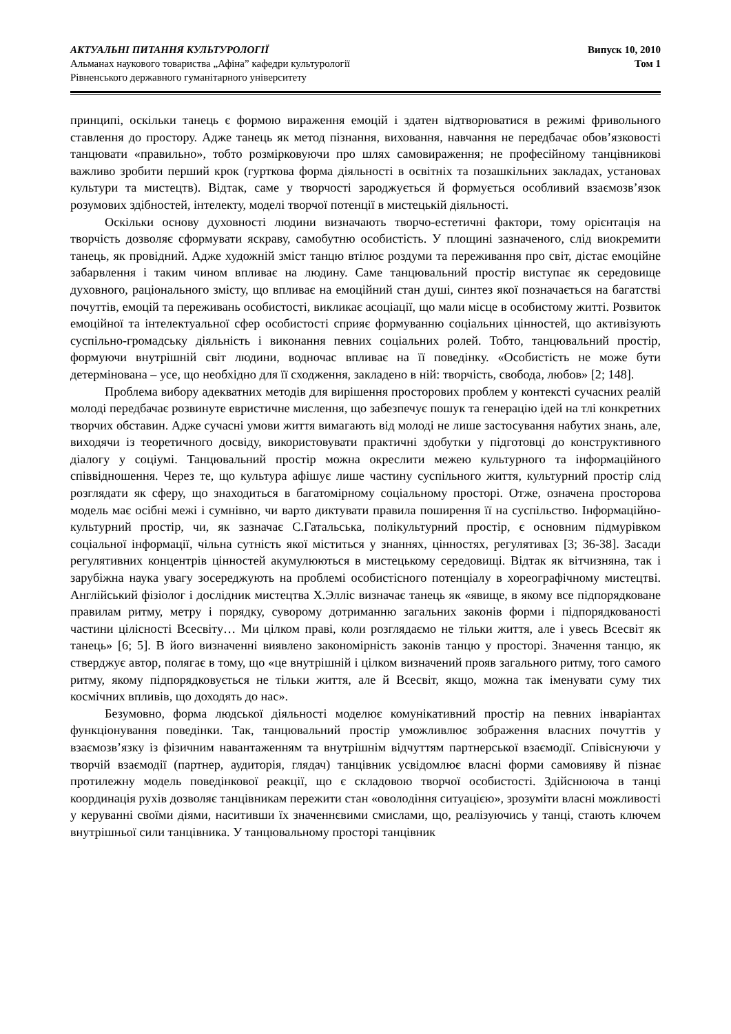АКТУАЛЬНІ ПИТАННЯ КУЛЬТУРОЛОГІЇ
Альманах наукового товариства „Афіна” кафедри культурології
Рівненського державного гуманітарного університету
Випуск 10, 2010
Том 1
принципі, оскільки танець є формою вираження емоцій і здатен відтворюватися в режимі фривольного ставлення до простору. Адже танець як метод пізнання, виховання, навчання не передбачає обов’язковості танцювати «правильно», тобто розмірковуючи про шлях самовираження; не професійному танцівникові важливо зробити перший крок (гурткова форма діяльності в освітніх та позашкільних закладах, установах культури та мистецтв). Відтак, саме у творчості зароджується й формується особливий взаємозв’язок розумових здібностей, інтелекту, моделі творчої потенції в мистецькій діяльності.
Оскільки основу духовності людини визначають творчо-естетичні фактори, тому орієнтація на творчість дозволяє сформувати яскраву, самобутню особистість. У площині зазначеного, слід виокремити танець, як провідний. Адже художній зміст танцю втілює роздуми та переживання про світ, дістає емоційне забарвлення і таким чином впливає на людину. Саме танцювальний простір виступає як середовище духовного, раціонального змісту, що впливає на емоційний стан душі, синтез якої позначається на багатстві почуттів, емоцій та переживань особистості, викликає асоціації, що мали місце в особистому житті. Розвиток емоційної та інтелектуальної сфер особистості сприяє формуванню соціальних цінностей, що активізують суспільно-громадську діяльність і виконання певних соціальних ролей. Тобто, танцювальний простір, формуючи внутрішній світ людини, водночас впливає на її поведінку. «Особистість не може бути детермінована – усе, що необхідно для її сходження, закладено в ній: творчість, свобода, любов» [2; 148].
Проблема вибору адекватних методів для вирішення просторових проблем у контексті сучасних реалій молоді передбачає розвинуте евристичне мислення, що забезпечує пошук та генерацію ідей на тлі конкретних творчих обставин. Адже сучасні умови життя вимагають від молоді не лише застосування набутих знань, але, виходячи із теоретичного досвіду, використовувати практичні здобутки у підготовці до конструктивного діалогу у соціумі. Танцювальний простір можна окреслити межею культурного та інформаційного співвідношення. Через те, що культура афішує лише частину суспільного життя, культурний простір слід розглядати як сферу, що знаходиться в багатомірному соціальному просторі. Отже, означена просторова модель має осібні межі і сумнівно, чи варто диктувати правила поширення її на суспільство. Інформаційно-культурний простір, чи, як зазначає С.Гатальська, полікультурний простір, є основним підмурівком соціальної інформації, чільна сутність якої міститься у знаннях, цінностях, регулятивах [3; 36-38]. Засади регулятивних концентрів цінностей акумулюються в мистецькому середовищі. Відтак як вітчизняна, так і зарубіжна наука увагу зосереджують на проблемі особистісного потенціалу в хореографічному мистецтві. Англійський фізіолог і дослідник мистецтва Х.Элліс визначає танець як «явище, в якому все підпорядковане правилам ритму, метру і порядку, суворому дотриманню загальних законів форми і підпорядкованості частини цілісності Всесвіту… Ми цілком праві, коли розглядаємо не тільки життя, але і увесь Всесвіт як танець» [6; 5]. В його визначенні виявлено закономірність законів танцю у просторі. Значення танцю, як стверджує автор, полягає в тому, що «це внутрішній і цілком визначений прояв загального ритму, того самого ритму, якому підпорядковується не тільки життя, але й Всесвіт, якщо, можна так іменувати суму тих космічних впливів, що доходять до нас».
Безумовно, форма людської діяльності моделює комунікативний простір на певних інваріантах функціонування поведінки. Так, танцювальний простір уможливлює зображення власних почуттів у взаємозв’язку із фізичним навантаженням та внутрішнім відчуттям партнерської взаємодії. Співіснуючи у творчій взаємодії (партнер, аудиторія, глядач) танцівник усвідомлює власні форми самовияву й пізнає протилежну модель поведінкової реакції, що є складовою творчої особистості. Здійснююча в танці координація рухів дозволяє танцівникам пережити стан «оволодіння ситуацією», зрозуміти власні можливості у керуванні своїми діями, наситивши їх значеннєвими смислами, що, реалізуючись у танці, стають ключем внутрішньої сили танцівника. У танцювальному просторі танцівник